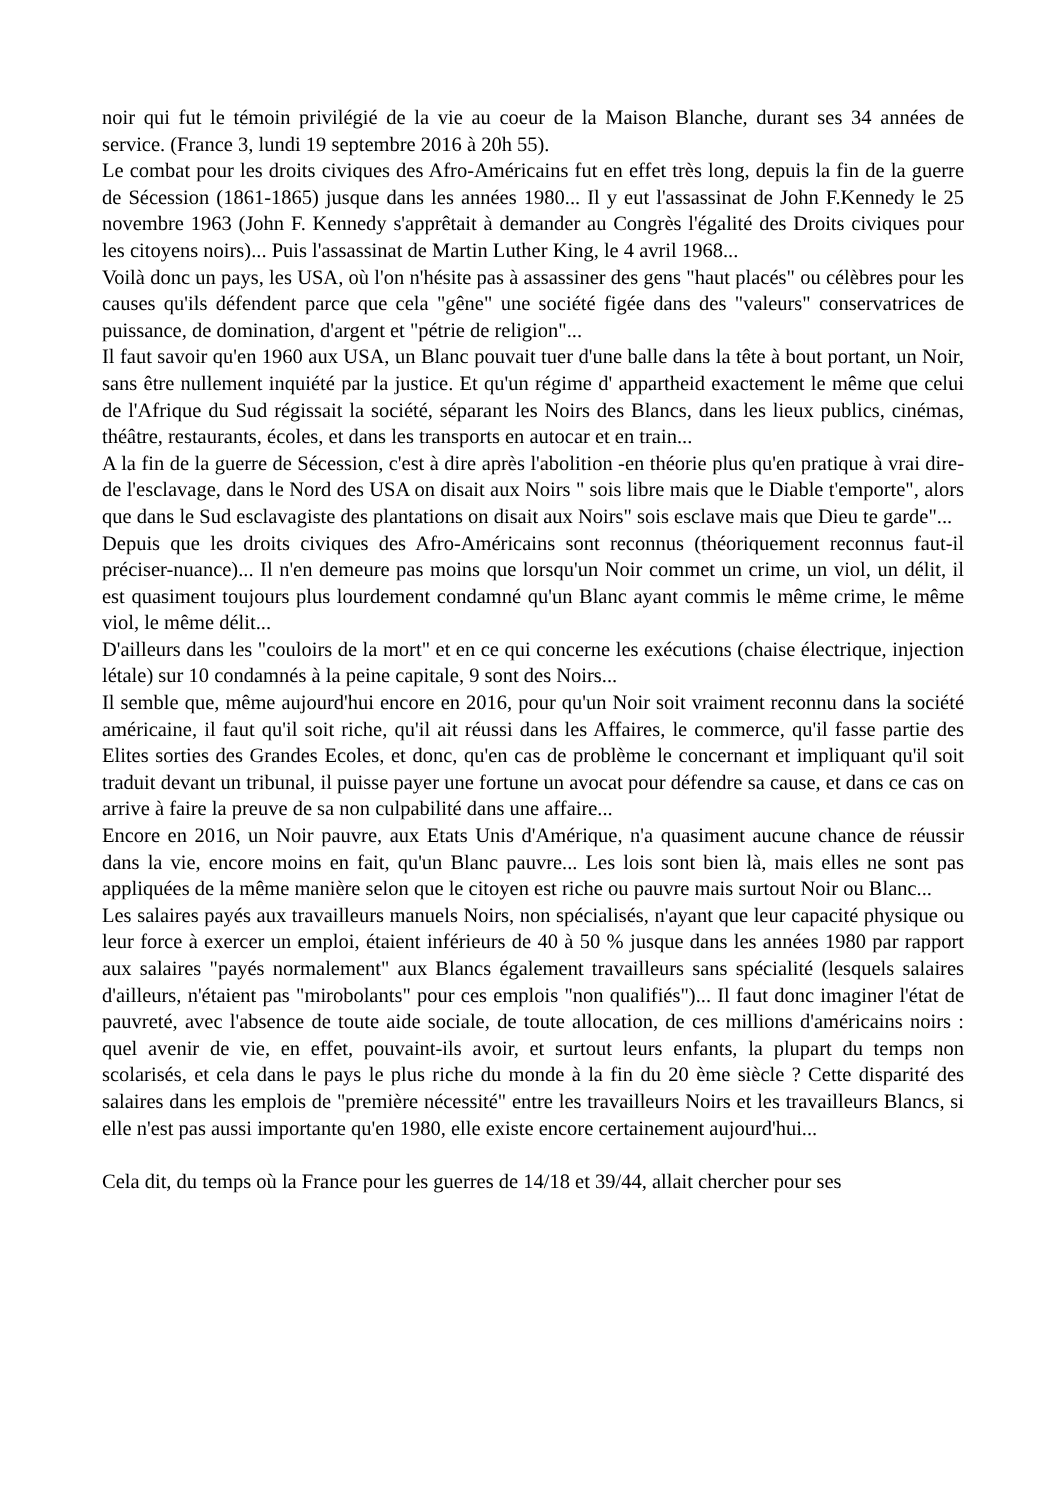noir qui fut le témoin privilégié de la vie au coeur de la Maison Blanche, durant ses 34 années de service. (France 3, lundi 19 septembre 2016 à 20h 55).
Le combat pour les droits civiques des Afro-Américains fut en effet très long, depuis la fin de la guerre de Sécession (1861-1865) jusque dans les années 1980... Il y eut l'assassinat de John F.Kennedy le 25 novembre 1963 (John F. Kennedy s'apprêtait à demander au Congrès l'égalité des Droits civiques pour les citoyens noirs)... Puis l'assassinat de Martin Luther King, le 4 avril 1968...
Voilà donc un pays, les USA, où l'on n'hésite pas à assassiner des gens "haut placés" ou célèbres pour les causes qu'ils défendent parce que cela "gêne" une société figée dans des "valeurs" conservatrices de puissance, de domination, d'argent et "pétrie de religion"...
Il faut savoir qu'en 1960 aux USA, un Blanc pouvait tuer d'une balle dans la tête à bout portant, un Noir, sans être nullement inquiété par la justice. Et qu'un régime d' appartheid exactement le même que celui de l'Afrique du Sud régissait la société, séparant les Noirs des Blancs, dans les lieux publics, cinémas, théâtre, restaurants, écoles, et dans les transports en autocar et en train...
A la fin de la guerre de Sécession, c'est à dire après l'abolition -en théorie plus qu'en pratique à vrai dire- de l'esclavage, dans le Nord des USA on disait aux Noirs " sois libre mais que le Diable t'emporte", alors que dans le Sud esclavagiste des plantations on disait aux Noirs" sois esclave mais que Dieu te garde"...
Depuis que les droits civiques des Afro-Américains sont reconnus (théoriquement reconnus faut-il préciser-nuance)... Il n'en demeure pas moins que lorsqu'un Noir commet un crime, un viol, un délit, il est quasiment toujours plus lourdement condamné qu'un Blanc ayant commis le même crime, le même viol, le même délit...
D'ailleurs dans les "couloirs de la mort" et en ce qui concerne les exécutions (chaise électrique, injection létale) sur 10 condamnés à la peine capitale, 9 sont des Noirs...
Il semble que, même aujourd'hui encore en 2016, pour qu'un Noir soit vraiment reconnu dans la société américaine, il faut qu'il soit riche, qu'il ait réussi dans les Affaires, le commerce, qu'il fasse partie des Elites sorties des Grandes Ecoles, et donc, qu'en cas de problème le concernant et impliquant qu'il soit traduit devant un tribunal, il puisse payer une fortune un avocat pour défendre sa cause, et dans ce cas on arrive à faire la preuve de sa non culpabilité dans une affaire...
Encore en 2016, un Noir pauvre, aux Etats Unis d'Amérique, n'a quasiment aucune chance de réussir dans la vie, encore moins en fait, qu'un Blanc pauvre... Les lois sont bien là, mais elles ne sont pas appliquées de la même manière selon que le citoyen est riche ou pauvre mais surtout Noir ou Blanc...
Les salaires payés aux travailleurs manuels Noirs, non spécialisés, n'ayant que leur capacité physique ou leur force à exercer un emploi, étaient inférieurs de 40 à 50 % jusque dans les années 1980 par rapport aux salaires "payés normalement" aux Blancs également travailleurs sans spécialité (lesquels salaires d'ailleurs, n'étaient pas "mirobolants" pour ces emplois "non qualifiés")... Il faut donc imaginer l'état de pauvreté, avec l'absence de toute aide sociale, de toute allocation, de ces millions d'américains noirs : quel avenir de vie, en effet, pouvaint-ils avoir, et surtout leurs enfants, la plupart du temps non scolarisés, et cela dans le pays le plus riche du monde à la fin du 20 ème siècle ? Cette disparité des salaires dans les emplois de "première nécessité" entre les travailleurs Noirs et les travailleurs Blancs, si elle n'est pas aussi importante qu'en 1980, elle existe encore certainement aujourd'hui...
Cela dit, du temps où la France pour les guerres de 14/18 et 39/44, allait chercher pour ses